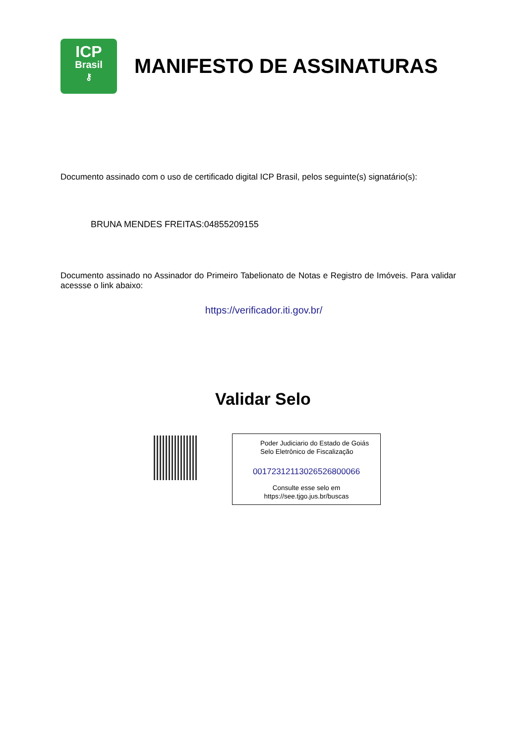ICP
Brasil
⚷
MANIFESTO DE ASSINATURAS
Documento assinado com o uso de certificado digital ICP Brasil, pelos seguinte(s) signatário(s):
BRUNA MENDES FREITAS:04855209155
Documento assinado no Assinador do Primeiro Tabelionato de Notas e Registro de Imóveis. Para validar acessse o link abaixo:
https://verificador.iti.gov.br/
Validar Selo
Poder Judiciario do Estado de Goiás
Selo Eletrônico de Fiscalização
00172312113026526800066
Consulte esse selo em
https://see.tjgo.jus.br/buscas